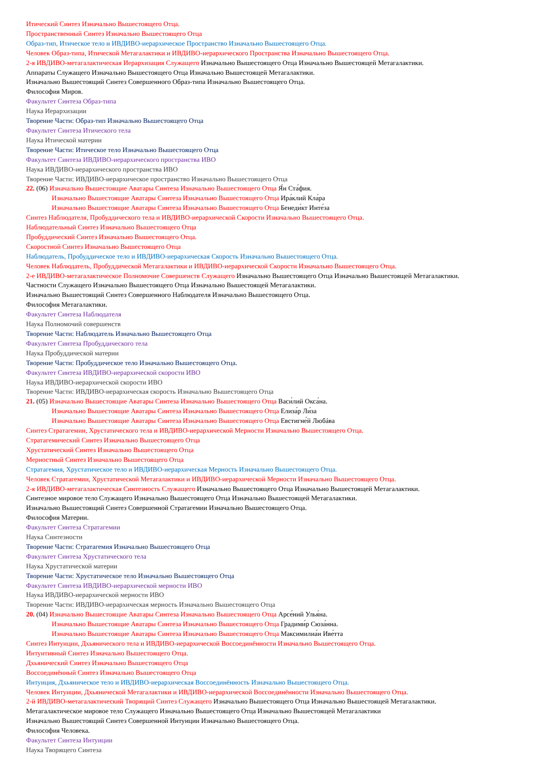Итический Синтез Изначально Вышестоящего Отца.
Пространственный Синтез Изначально Вышестоящего Отца
Образ-тип, Итическое тело и ИВДИВО-иерархическое Пространство Изначально Вышестоящего Отца.
Человек Образ-типа, Итической Метагалактики и ИВДИВО-иерархического Пространства Изначально Вышестоящего Отца.
2-я ИВДИВО-метагалактическая Иерархизация Служащего Изначально Вышестоящего Отца Изначально Вышестоящей Метагалактики.
Аппараты Служащего Изначально Вышестоящего Отца Изначально Вышестоящей Метагалактики.
Изначально Вышестоящий Синтез Совершенного Образ-типа Изначально Вышестоящего Отца.
Философия Миров.
Факультет Синтеза Образ-типа
Наука Иерархизации
Творение Части: Образ-тип Изначально Вышестоящего Отца
Факультет Синтеза Итического тела
Наука Итической материи
Творение Части: Итическое тело Изначально Вышестоящего Отца
Факультет Синтеза ИВДИВО-иерархического пространства ИВО
Наука ИВДИВО-иерархического пространства ИВО
Творение Части: ИВДИВО-иерархическое пространство Изначально Вышестоящего Отца
22. (06) Изначально Вышестоящие Аватары Синтеза Изначально Вышестоящего Отца Я́н Ста́фия.
Изначально Вышестоящие Аватары Синтеза Изначально Вышестоящего Отца Ира́клий Кла́ра
Изначально Вышестоящие Аватары Синтеза Изначально Вышестоящего Отца Бенеди́кт Инте́за
Синтез Наблюдателя, Пробуддического тела и ИВДИВО-иерархической Скорости Изначально Вышестоящего Отца.
Наблюдательный Синтез Изначально Вышестоящего Отца
Пробуддический Синтез Изначально Вышестоящего Отца.
Скоростной Синтез Изначально Вышестоящего Отца
Наблюдатель, Пробуддическое тело и ИВДИВО-иерархическая Скорость Изначально Вышестоящего Отца.
Человек Наблюдатель, Пробуддической Метагалактики и ИВДИВО-иерархической Скорости Изначально Вышестоящего Отца.
2-е ИВДИВО-метагалактическое Полномочие Совершенств Служащего Изначально Вышестоящего Отца Изначально Вышестоящей Метагалактики.
Частности Служащего Изначально Вышестоящего Отца Изначально Вышестоящей Метагалактики.
Изначально Вышестоящий Синтез Совершенного Наблюдателя Изначально Вышестоящего Отца.
Философия Метагалактики.
Факультет Синтеза Наблюдателя
Наука Полномочий совершенств
Творение Части: Наблюдатель Изначально Вышестоящего Отца
Факультет Синтеза Пробуддического тела
Наука Пробуддической материи
Творение Части: Пробуддическое тело Изначально Вышестоящего Отца.
Факультет Синтеза ИВДИВО-иерархической скорости ИВО
Наука ИВДИВО-иерархической скорости ИВО
Творение Части: ИВДИВО-иерархическая скорость Изначально Вышестоящего Отца
21. (05) Изначально Вышестоящие Аватары Синтеза Изначально Вышестоящего Отца Васи́лий Окса́на.
Изначально Вышестоящие Аватары Синтеза Изначально Вышестоящего Отца Елиза́р Ли́за
Изначально Вышестоящие Аватары Синтеза Изначально Вышестоящего Отца Евстигне́й Любáва
Синтез Стратагемии, Хрустатического тела и ИВДИВО-иерархической Мерности Изначально Вышестоящего Отца.
Стратагемический Синтез Изначально Вышестоящего Отца
Хрустатический Синтез Изначально Вышестоящего Отца
Мерностный Синтез Изначально Вышестоящего Отца
Стратагемия, Хрустатическое тело и ИВДИВО-иерархическая Мерность Изначально Вышестоящего Отца.
Человек Стратагемии, Хрустатической Метагалактики и ИВДИВО-иерархической Мерности Изначально Вышестоящего Отца.
2-я ИВДИВО-метагалактическая Синтезность Служащего Изначально Вышестоящего Отца Изначально Вышестоящей Метагалактики.
Синтезное мировое тело Служащего Изначально Вышестоящего Отца Изначально Вышестоящей Метагалактики.
Изначально Вышестоящий Синтез Совершенной Стратагемии Изначально Вышестоящего Отца.
Философия Материи.
Факультет Синтеза Стратагемии
Наука Синтезности
Творение Части: Стратагемия Изначально Вышестоящего Отца
Факультет Синтеза Хрустатического тела
Наука Хрустатической материи
Творение Части: Хрустатическое тело Изначально Вышестоящего Отца
Факультет Синтеза ИВДИВО-иерархической мерности ИВО
Наука ИВДИВО-иерархической мерности ИВО
Творение Части: ИВДИВО-иерархическая мерность Изначально Вышестоящего Отца
20. (04) Изначально Вышестоящие Аватары Синтеза Изначально Вышестоящего Отца Арсе́ний Улья́на.
Изначально Вышестоящие Аватары Синтеза Изначально Вышестоящего Отца Градими́р Сюза́нна.
Изначально Вышестоящие Аватары Синтеза Изначально Вышестоящего Отца Максимилиа́н Иве́тта
Синтез Интуиции, Дхьянического тела и ИВДИВО-иерархической Воссоединённости Изначально Вышестоящего Отца.
Интуитивный Синтез Изначально Вышестоящего Отца.
Дхьянический Синтез Изначально Вышестоящего Отца
Воссоединённый Синтез Изначально Вышестоящего Отца
Интуиция, Дхьяническое тело и ИВДИВО-иерархическая Воссоединённость Изначально Вышестоящего Отца.
Человек Интуиции, Дхьянической Метагалактики и ИВДИВО-иерархической Воссоединённости Изначально Вышестоящего Отца.
2-й ИВДИВО-метагалактический Творящий Синтез Служащего Изначально Вышестоящего Отца Изначально Вышестоящей Метагалактики.
Метагалактическое мировое тело Служащего Изначально Вышестоящего Отца Изначально Вышестоящей Метагалактики
Изначально Вышестоящий Синтез Совершенной Интуиции Изначально Вышестоящего Отца.
Философия Человека.
Факультет Синтеза Интуиции
Наука Творящего Синтеза